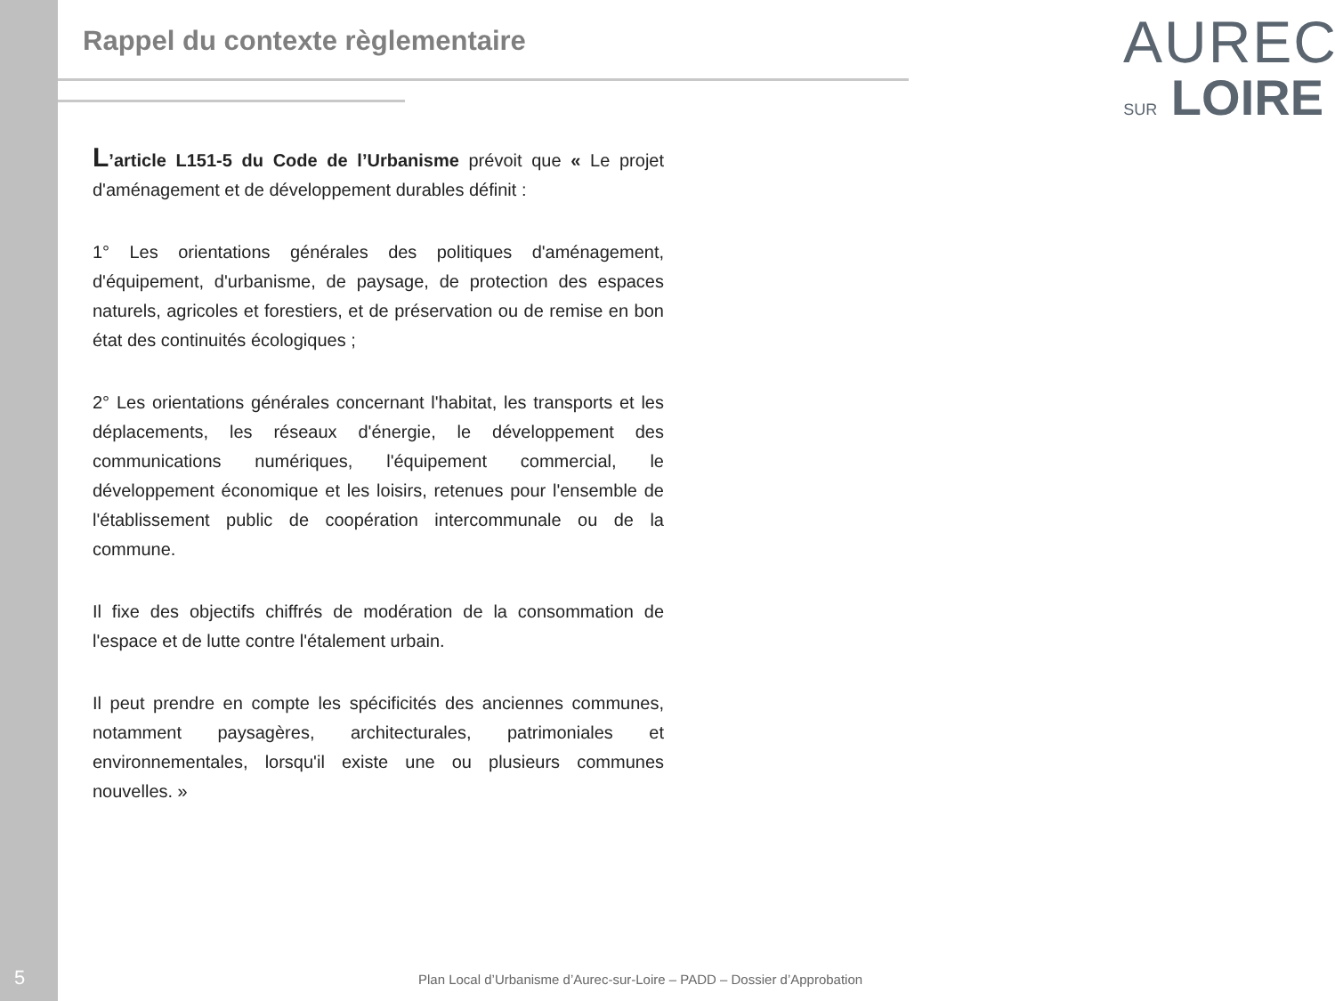Rappel du contexte règlementaire
AUREC
SUR LOIRE
L’article L151-5 du Code de l’Urbanisme prévoit que « Le projet d'aménagement et de développement durables définit :
1° Les orientations générales des politiques d'aménagement, d'équipement, d'urbanisme, de paysage, de protection des espaces naturels, agricoles et forestiers, et de préservation ou de remise en bon état des continuités écologiques ;
2° Les orientations générales concernant l'habitat, les transports et les déplacements, les réseaux d'énergie, le développement des communications numériques, l'équipement commercial, le développement économique et les loisirs, retenues pour l'ensemble de l'établissement public de coopération intercommunale ou de la commune.
Il fixe des objectifs chiffrés de modération de la consommation de l'espace et de lutte contre l'étalement urbain.
Il peut prendre en compte les spécificités des anciennes communes, notamment paysagères, architecturales, patrimoniales et environnementales, lorsqu'il existe une ou plusieurs communes nouvelles. »
5
Plan Local d’Urbanisme d’Aurec-sur-Loire – PADD – Dossier d’Approbation